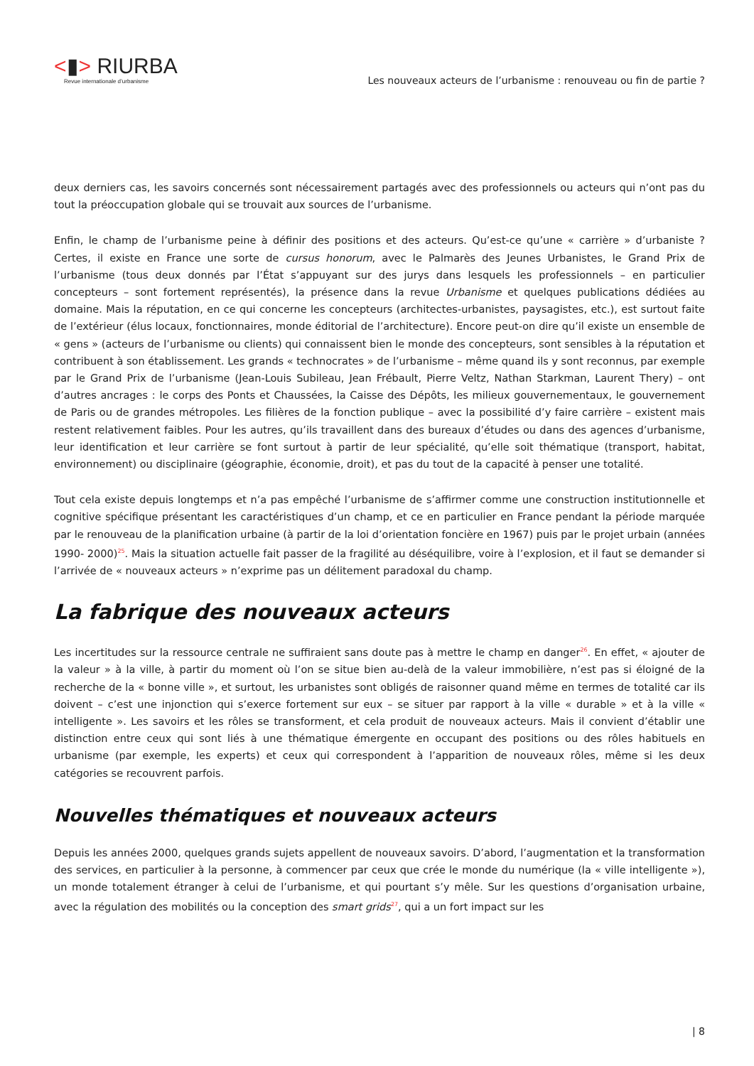<▮> RIURBA
Revue internationale d’urbanisme
Les nouveaux acteurs de l’urbanisme : renouveau ou fin de partie ?
deux derniers cas, les savoirs concernés sont nécessairement partagés avec des professionnels ou acteurs qui n’ont pas du tout la préoccupation globale qui se trouvait aux sources de l’urbanisme.
Enfin, le champ de l’urbanisme peine à définir des positions et des acteurs. Qu’est-ce qu’une « carrière » d’urbaniste ? Certes, il existe en France une sorte de cursus honorum, avec le Palmarès des Jeunes Urbanistes, le Grand Prix de l’urbanisme (tous deux donnés par l’État s’appuyant sur des jurys dans lesquels les professionnels – en particulier concepteurs – sont fortement représentés), la présence dans la revue Urbanisme et quelques publications dédiées au domaine. Mais la réputation, en ce qui concerne les concepteurs (architectes-urbanistes, paysagistes, etc.), est surtout faite de l’extérieur (élus locaux, fonctionnaires, monde éditorial de l’architecture). Encore peut-on dire qu’il existe un ensemble de « gens » (acteurs de l’urbanisme ou clients) qui connaissent bien le monde des concepteurs, sont sensibles à la réputation et contribuent à son établissement. Les grands « technocrates » de l’urbanisme – même quand ils y sont reconnus, par exemple par le Grand Prix de l’urbanisme (Jean-Louis Subileau, Jean Frébault, Pierre Veltz, Nathan Starkman, Laurent Thery) – ont d’autres ancrages : le corps des Ponts et Chaussées, la Caisse des Dépôts, les milieux gouvernementaux, le gouvernement de Paris ou de grandes métropoles. Les filières de la fonction publique – avec la possibilité d’y faire carrière – existent mais restent relativement faibles. Pour les autres, qu’ils travaillent dans des bureaux d’études ou dans des agences d’urbanisme, leur identification et leur carrière se font surtout à partir de leur spécialité, qu’elle soit thématique (transport, habitat, environnement) ou disciplinaire (géographie, économie, droit), et pas du tout de la capacité à penser une totalité.
Tout cela existe depuis longtemps et n’a pas empêché l’urbanisme de s’affirmer comme une construction institutionnelle et cognitive spécifique présentant les caractéristiques d’un champ, et ce en particulier en France pendant la période marquée par le renouveau de la planification urbaine (à partir de la loi d’orientation foncière en 1967) puis par le projet urbain (années 1990- 2000)<sup>25</sup>. Mais la situation actuelle fait passer de la fragilité au déséquilibre, voire à l’explosion, et il faut se demander si l’arrivée de « nouveaux acteurs » n’exprime pas un délitement paradoxal du champ.
La fabrique des nouveaux acteurs
Les incertitudes sur la ressource centrale ne suffiraient sans doute pas à mettre le champ en danger<sup>26</sup>. En effet, « ajouter de la valeur » à la ville, à partir du moment où l’on se situe bien au-delà de la valeur immobilière, n’est pas si éloigné de la recherche de la « bonne ville », et surtout, les urbanistes sont obligés de raisonner quand même en termes de totalité car ils doivent – c’est une injonction qui s’exerce fortement sur eux – se situer par rapport à la ville « durable » et à la ville « intelligente ». Les savoirs et les rôles se transforment, et cela produit de nouveaux acteurs. Mais il convient d’établir une distinction entre ceux qui sont liés à une thématique émergente en occupant des positions ou des rôles habituels en urbanisme (par exemple, les experts) et ceux qui correspondent à l’apparition de nouveaux rôles, même si les deux catégories se recouvrent parfois.
Nouvelles thématiques et nouveaux acteurs
Depuis les années 2000, quelques grands sujets appellent de nouveaux savoirs. D’abord, l’augmentation et la transformation des services, en particulier à la personne, à commencer par ceux que crée le monde du numérique (la « ville intelligente »), un monde totalement étranger à celui de l’urbanisme, et qui pourtant s’y mêle. Sur les questions d’organisation urbaine, avec la régulation des mobilités ou la conception des smart grids<sup>27</sup>, qui a un fort impact sur les
| 8